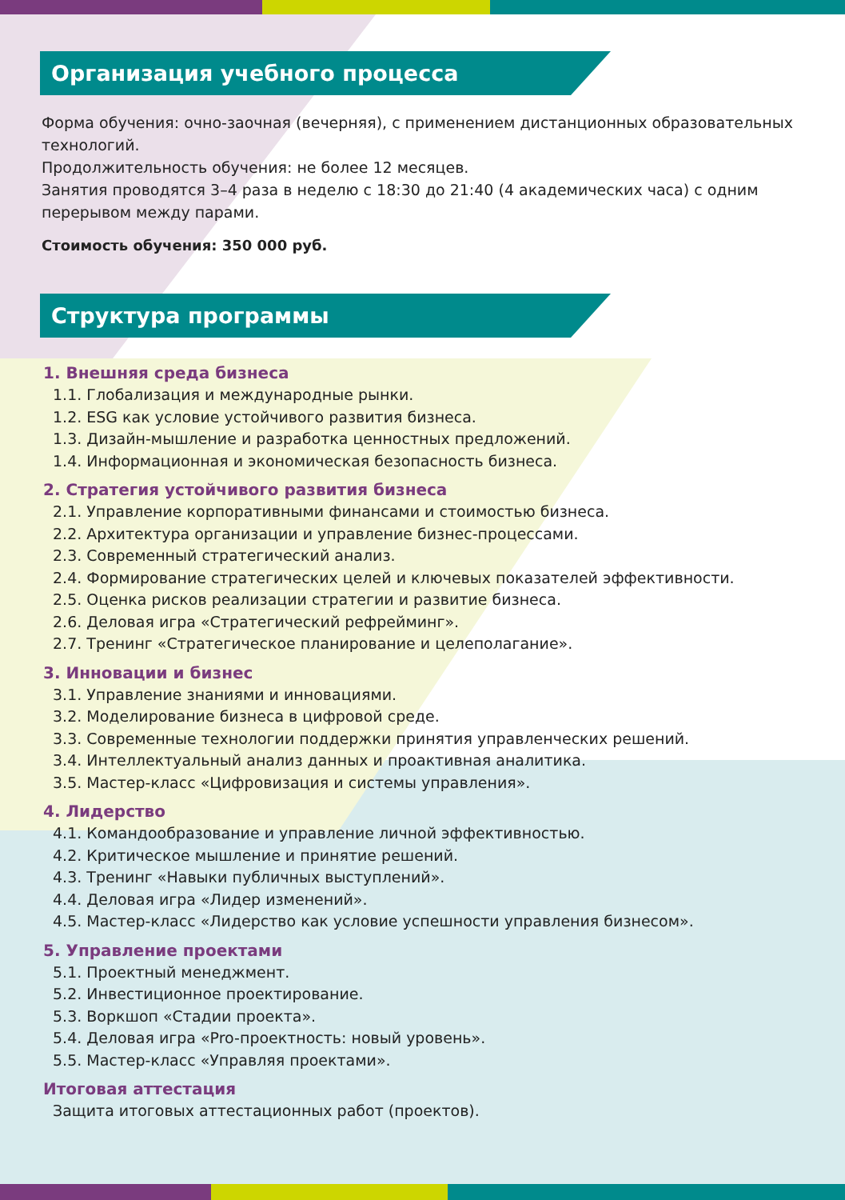Организация учебного процесса
Форма обучения: очно-заочная (вечерняя), с применением дистанционных образовательных технологий.
Продолжительность обучения: не более 12 месяцев.
Занятия проводятся 3–4 раза в неделю с 18:30 до 21:40 (4 академических часа) с одним перерывом между парами.
Стоимость обучения: 350 000 руб.
Структура программы
1. Внешняя среда бизнеса
1.1. Глобализация и международные рынки.
1.2. ESG как условие устойчивого развития бизнеса.
1.3. Дизайн-мышление и разработка ценностных предложений.
1.4. Информационная и экономическая безопасность бизнеса.
2. Стратегия устойчивого развития бизнеса
2.1. Управление корпоративными финансами и стоимостью бизнеса.
2.2. Архитектура организации и управление бизнес-процессами.
2.3. Современный стратегический анализ.
2.4. Формирование стратегических целей и ключевых показателей эффективности.
2.5. Оценка рисков реализации стратегии и развитие бизнеса.
2.6. Деловая игра «Стратегический рефрейминг».
2.7. Тренинг «Стратегическое планирование и целеполагание».
3. Инновации и бизнес
3.1. Управление знаниями и инновациями.
3.2. Моделирование бизнеса в цифровой среде.
3.3. Современные технологии поддержки принятия управленческих решений.
3.4. Интеллектуальный анализ данных и проактивная аналитика.
3.5. Мастер-класс «Цифровизация и системы управления».
4. Лидерство
4.1. Командообразование и управление личной эффективностью.
4.2. Критическое мышление и принятие решений.
4.3. Тренинг «Навыки публичных выступлений».
4.4. Деловая игра «Лидер изменений».
4.5. Мастер-класс «Лидерство как условие успешности управления бизнесом».
5. Управление проектами
5.1. Проектный менеджмент.
5.2. Инвестиционное проектирование.
5.3. Воркшоп «Стадии проекта».
5.4. Деловая игра «Pro-проектность: новый уровень».
5.5. Мастер-класс «Управляя проектами».
Итоговая аттестация
Защита итоговых аттестационных работ (проектов).